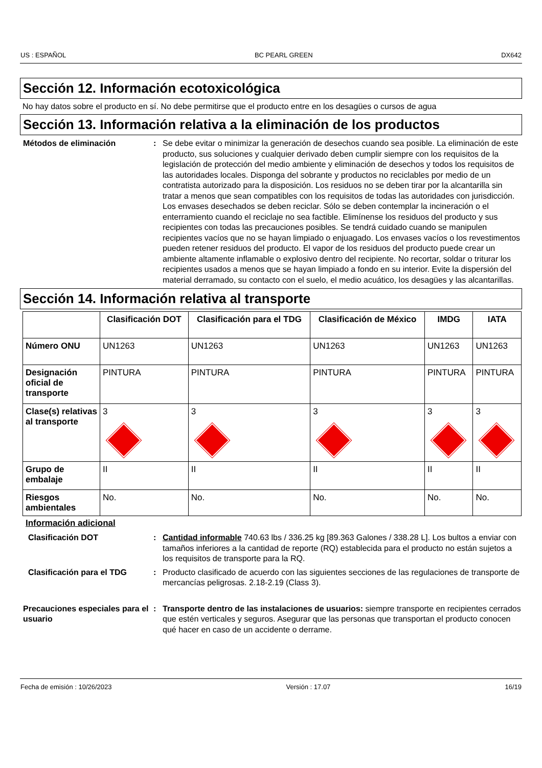US : ESPAÑOL BC PEARL GREEN DX642
Sección 12. Información ecotoxicológica
No hay datos sobre el producto en sí. No debe permitirse que el producto entre en los desagües o cursos de agua
Sección 13. Información relativa a la eliminación de los productos
Métodos de eliminación : Se debe evitar o minimizar la generación de desechos cuando sea posible. La eliminación de este producto, sus soluciones y cualquier derivado deben cumplir siempre con los requisitos de la legislación de protección del medio ambiente y eliminación de desechos y todos los requisitos de las autoridades locales. Disponga del sobrante y productos no reciclables por medio de un contratista autorizado para la disposición. Los residuos no se deben tirar por la alcantarilla sin tratar a menos que sean compatibles con los requisitos de todas las autoridades con jurisdicción. Los envases desechados se deben reciclar. Sólo se deben contemplar la incineración o el enterramiento cuando el reciclaje no sea factible. Elimínense los residuos del producto y sus recipientes con todas las precauciones posibles. Se tendrá cuidado cuando se manipulen recipientes vacíos que no se hayan limpiado o enjuagado. Los envases vacíos o los revestimentos pueden retener residuos del producto. El vapor de los residuos del producto puede crear un ambiente altamente inflamable o explosivo dentro del recipiente. No recortar, soldar o triturar los recipientes usados a menos que se hayan limpiado a fondo en su interior. Evite la dispersión del material derramado, su contacto con el suelo, el medio acuático, los desagües y las alcantarillas.
Sección 14. Información relativa al transporte
| | Clasificación DOT | Clasificación para el TDG | Clasificación de México | IMDG | IATA |
| --- | --- | --- | --- | --- | --- |
| Número ONU | UN1263 | UN1263 | UN1263 | UN1263 | UN1263 |
| Designación oficial de transporte | PINTURA | PINTURA | PINTURA | PINTURA | PINTURA |
| Clase(s) relativas al transporte | 3 | 3 | 3 | 3 | 3 |
| Grupo de embalaje | II | II | II | II | II |
| Riesgos ambientales | No. | No. | No. | No. | No. |
Información adicional
Clasificación DOT : Cantidad informable 740.63 lbs / 336.25 kg [89.363 Galones / 338.28 L]. Los bultos a enviar con tamaños inferiores a la cantidad de reporte (RQ) establecida para el producto no están sujetos a los requisitos de transporte para la RQ.
Clasificación para el TDG : Producto clasificado de acuerdo con las siguientes secciones de las regulaciones de transporte de mercancías peligrosas. 2.18-2.19 (Class 3).
Precauciones especiales para el usuario
: Transporte dentro de las instalaciones de usuarios: siempre transporte en recipientes cerrados que estén verticales y seguros. Asegurar que las personas que transportan el producto conocen qué hacer en caso de un accidente o derrame.
Fecha de emisión : 10/26/2023 Versión : 17.07 16/19